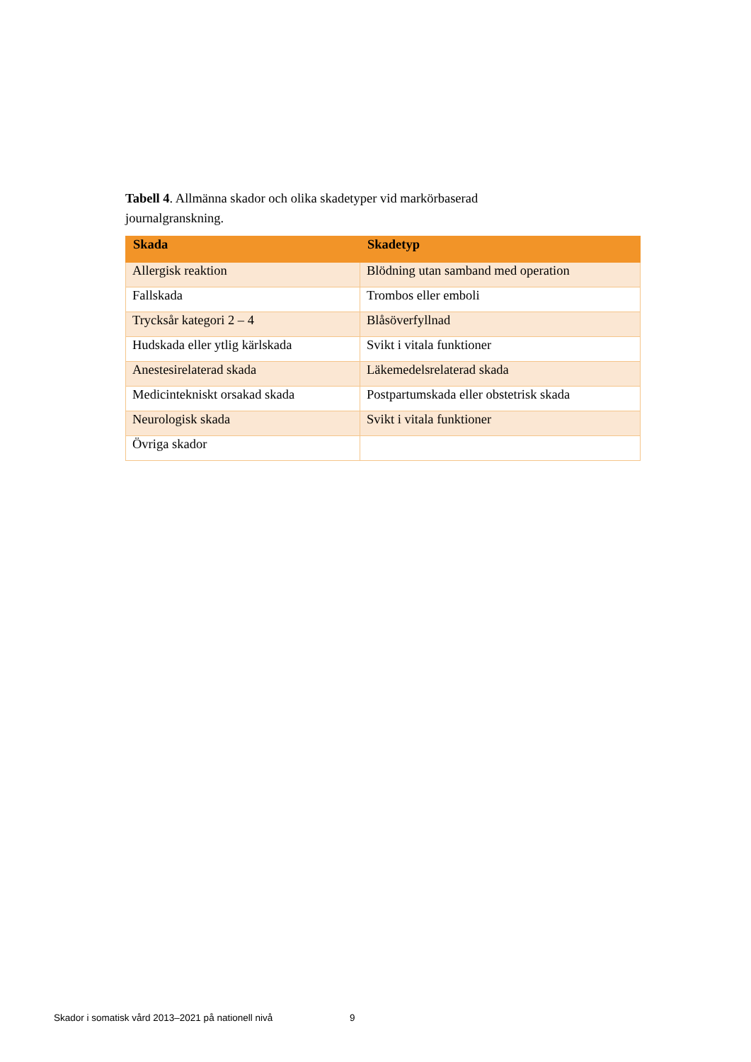Tabell 4. Allmänna skador och olika skadetyper vid markörbaserad journalgranskning.
| Skada | Skadetyp |
| --- | --- |
| Allergisk reaktion | Blödning utan samband med operation |
| Fallskada | Trombos eller emboli |
| Trycksår kategori 2 – 4 | Blåsöverfyllnad |
| Hudskada eller ytlig kärlskada | Svikt i vitala funktioner |
| Anestesirelaterad skada | Läkemedelsrelaterad skada |
| Medicintekniskt orsakad skada | Postpartumskada eller obstetrisk skada |
| Neurologisk skada | Svikt i vitala funktioner |
| Övriga skador | |
Skador i somatisk vård 2013–2021 på nationell nivå
9